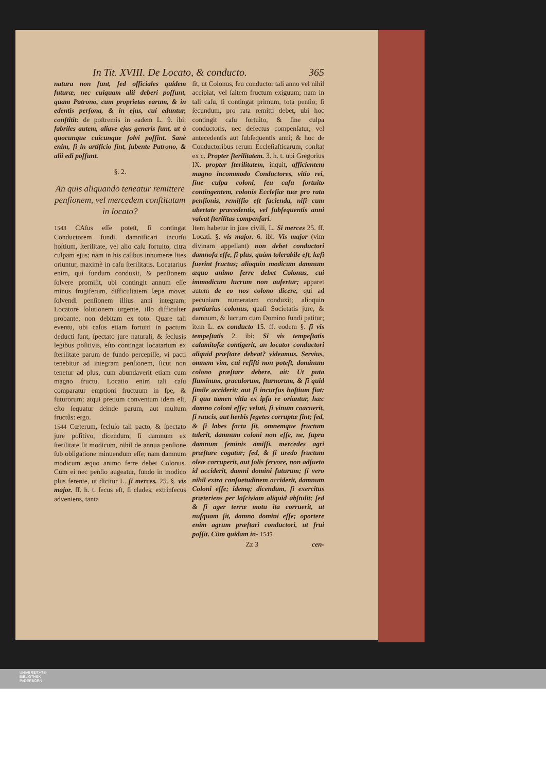In Tit. XVIII. De Locato, & conducto. 365
natura non ſunt, ſed officiales quidem futuræ, nec cuiquam alii deberi poſſunt, quam Patrono, cum proprietas earum, & in edentis perſona, & in ejus, cui eduntur, conſtitit: de poſtremis in eadem L. 9. ibi: fabriles autem, aliave ejus generis ſunt, ut à quocunque cuicunque ſolvi poſſint. Sanè enim, ſi in artificio ſint, jubente Patrono, & alii edi poſſunt.
§. 2.
An quis aliquando teneatur remittere penſionem, vel mercedem conſtitutam in locato?
1543 CAſus eſſe poteſt, ſi contingat Conductorem fundi, damnificari incurſu hoſtium, ſterilitate, vel alio caſu fortuito, citra culpam ejus; nam in his caſibus innumeræ lites oriuntur, maximè in caſu ſterilitatis. Locatarius enim, qui fundum conduxit, & penſionem ſolvere promiſit, ubi contingit annum eſſe minus frugiferum, difficultatem ſæpe movet ſolvendi penſionem illius anni integram; Locatore ſolutionem urgente, illo difficulter probante, non debitam ex toto. Quare tali eventu, ubi caſus etiam fortuiti in pactum deducti ſunt, ſpectato jure naturali, & ſeclusis legibus poſitivis, eſto contingat locatarium ex ſterilitate parum de fundo percepiſſe, vi pacti tenebitur ad integram penſionem, ſicut non tenetur ad plus, cum abundaverit etiam cum magno fructu. Locatio enim tali caſu comparatur emptioni fructuum in ſpe, & futurorum; atqui pretium conventum idem eſt, eſto ſequatur deinde parum, aut multum fructûs: ergo.
1544 Cœterum, ſecluſo tali pacto, & ſpectato jure poſitivo, dicendum, ſi damnum ex ſterilitate ſit modicum, nihil de annua penſione ſub obligatione minuendum eſſe; nam damnum modicum æquo animo ferre debet Colonus. Cum ei nec penſio augeatur, fundo in modico plus ferente, ut dicitur L. ſi merces. 25. §. vis major. ff. h. t. ſecus eſt, ſi clades, extrinſecus adveniens, tanta
ſit, ut Colonus, ſeu conductor tali anno vel nihil accipiat, vel ſaltem fructum exiguum; nam in tali caſu, ſi contingat primum, tota penſio; ſi ſecundum, pro rata remitti debet, ubi hoc contingit caſu fortuito, & ſine culpa conductoris, nec defectus compenſatur, vel antecedentis aut ſubſequentis anni; & hoc de Conductoribus rerum Eccleſiaſticarum, conſtat ex c. Propter ſterilitatem. 3. h. t. ubi Gregorius IX. propter ſterilitatem, inquit, afficientem magno incommodo Conductores, vitio rei, ſine culpa coloni, ſeu caſu fortuito contingentem, colonis Eccleſiæ tuæ pro rata penſionis, remiſſio eſt facienda, niſi cum ubertate præcedentis, vel ſubſequentis anni valeat ſterilitas compenſari.
Item habetur in jure civili, L. Si merces 25. ff. Locati. §. vis major. 6. ibi: Vis major (vim divinam appellant) non debet conductori damnoſa eſſe, ſi plus, quàm tolerabile eſt, læſi fuerint fructus; alioquin modicum damnum æquo animo ferre debet Colonus, cui immodicum lucrum non aufertur; apparet autem de eo nos colono dicere, qui ad pecuniam numeratam conduxit; alioquin partiarius colonus, quaſi Societatis jure, & damnum, & lucrum cum Domino fundi patitur; item L. ex conducto 15. ff. eodem §. ſi vis tempeſtatis 2. ibi: Si vis tempeſtatis calamitoſæ contigerit, an locator conductori aliquid præſtare debeat? videamus. Servius, omnem vim, cui reſiſti non poteſt, dominum colono præſtare debere, ait: Ut puta fluminum, graculorum, ſturnorum, & ſi quid ſimile acciderit; aut ſi incurſus hoſtium fiat: ſi qua tamen vitia ex ipſa re oriantur, hæc damno coloni eſſe; veluti, ſi vinum coacuerit, ſi raucis, aut herbis ſegetes corruptæ ſint; ſed, & ſi labes facta ſit, omnemque fructum tulerit, damnum coloni non eſſe, ne, ſupra damnum ſeminis amiſſi, mercedes agri præſtare cogatur; ſed, & ſi uredo fructum oleæ corruperit, aut ſolis fervore, non adſueto id acciderit, damni domini futurum; ſi vero nihil extra conſuetudinem acciderit, damnum Coloni eſſe; idemq; dicendum, ſi exercitus præteriens per laſciviam aliquid abſtulit; ſed & ſi ager terræ motu ita corruerit, ut nuſquam ſit, damno domini eſſe; oportere enim agrum præſtari conductori, ut frui poſſit. Cùm quidam in- 1545
Zz 3 cen-
UNIVERSITÄTS-
BIBLIOTHEK
PADERBORN